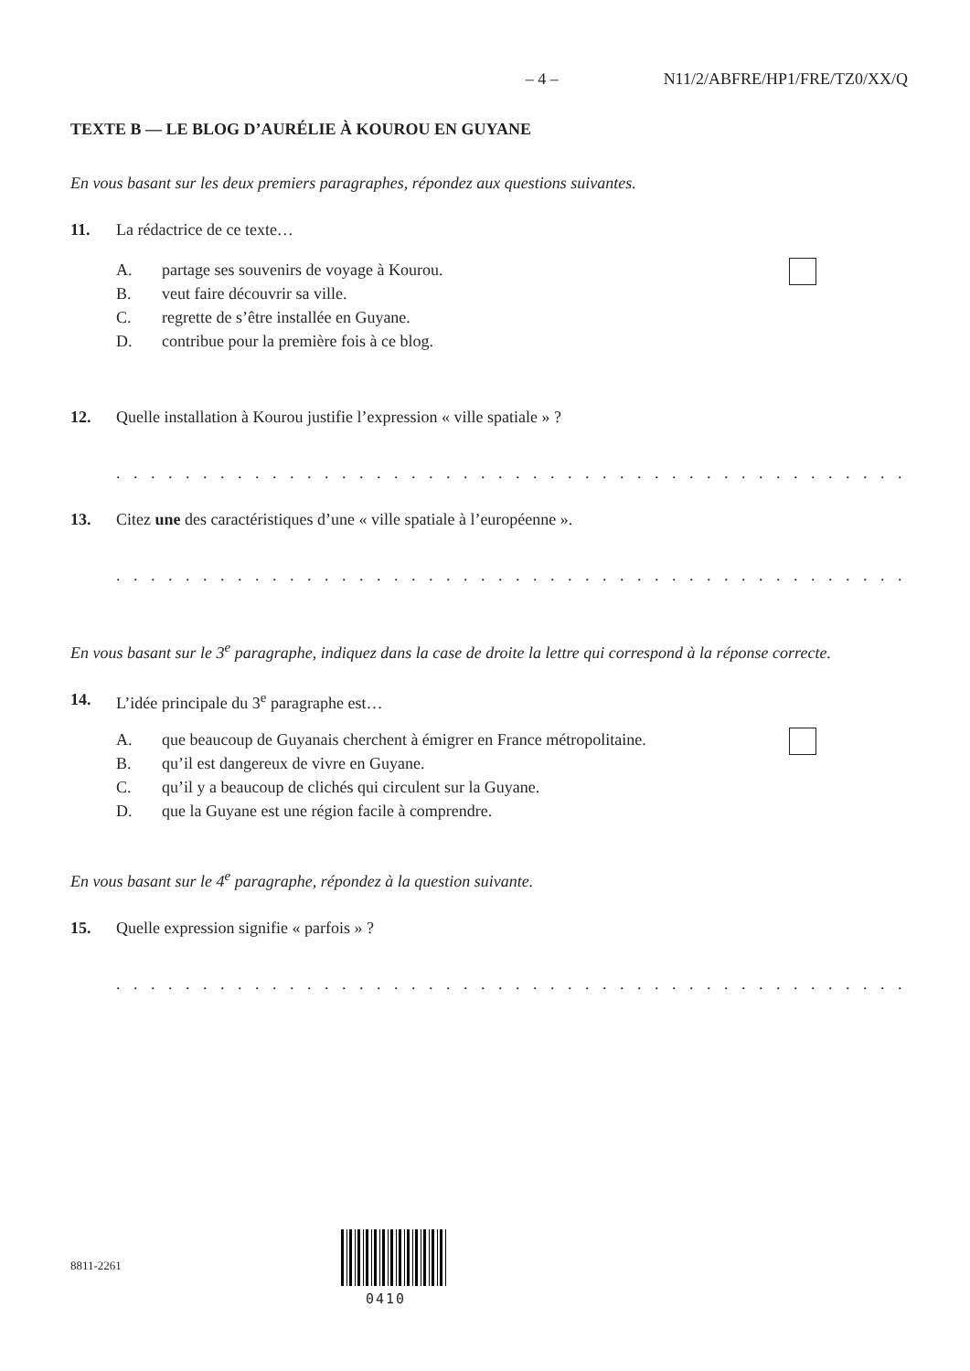– 4 – N11/2/ABFRE/HP1/FRE/TZ0/XX/Q
TEXTE B — LE BLOG D’AURÉLIE À KOUROU EN GUYANE
En vous basant sur les deux premiers paragraphes, répondez aux questions suivantes.
11. La rédactrice de ce texte…
A. partage ses souvenirs de voyage à Kourou.
B. veut faire découvrir sa ville.
C. regrette de s’être installée en Guyane.
D. contribue pour la première fois à ce blog.
12. Quelle installation à Kourou justifie l’expression « ville spatiale » ?
. . . . . . . . . . . . . . . . . . . . . . . . . . . . . . . . . . . . . . . . . . . . . . . . . . . . . . . . . . . . . . . . .
13. Citez une des caractéristiques d’une « ville spatiale à l’européenne ».
. . . . . . . . . . . . . . . . . . . . . . . . . . . . . . . . . . . . . . . . . . . . . . . . . . . . . . . . . . . . . . . . .
En vous basant sur le 3<sup>e</sup> paragraphe, indiquez dans la case de droite la lettre qui correspond à la réponse correcte.
14. L’idée principale du 3<sup>e</sup> paragraphe est…
A. que beaucoup de Guyanais cherchent à émigrer en France métropolitaine.
B. qu’il est dangereux de vivre en Guyane.
C. qu’il y a beaucoup de clichés qui circulent sur la Guyane.
D. que la Guyane est une région facile à comprendre.
En vous basant sur le 4<sup>e</sup> paragraphe, répondez à la question suivante.
15. Quelle expression signifie « parfois » ?
. . . . . . . . . . . . . . . . . . . . . . . . . . . . . . . . . . . . . . . . . . . . . . . . . . . . . . . . . . . . . . . . .
8811-2261
0410